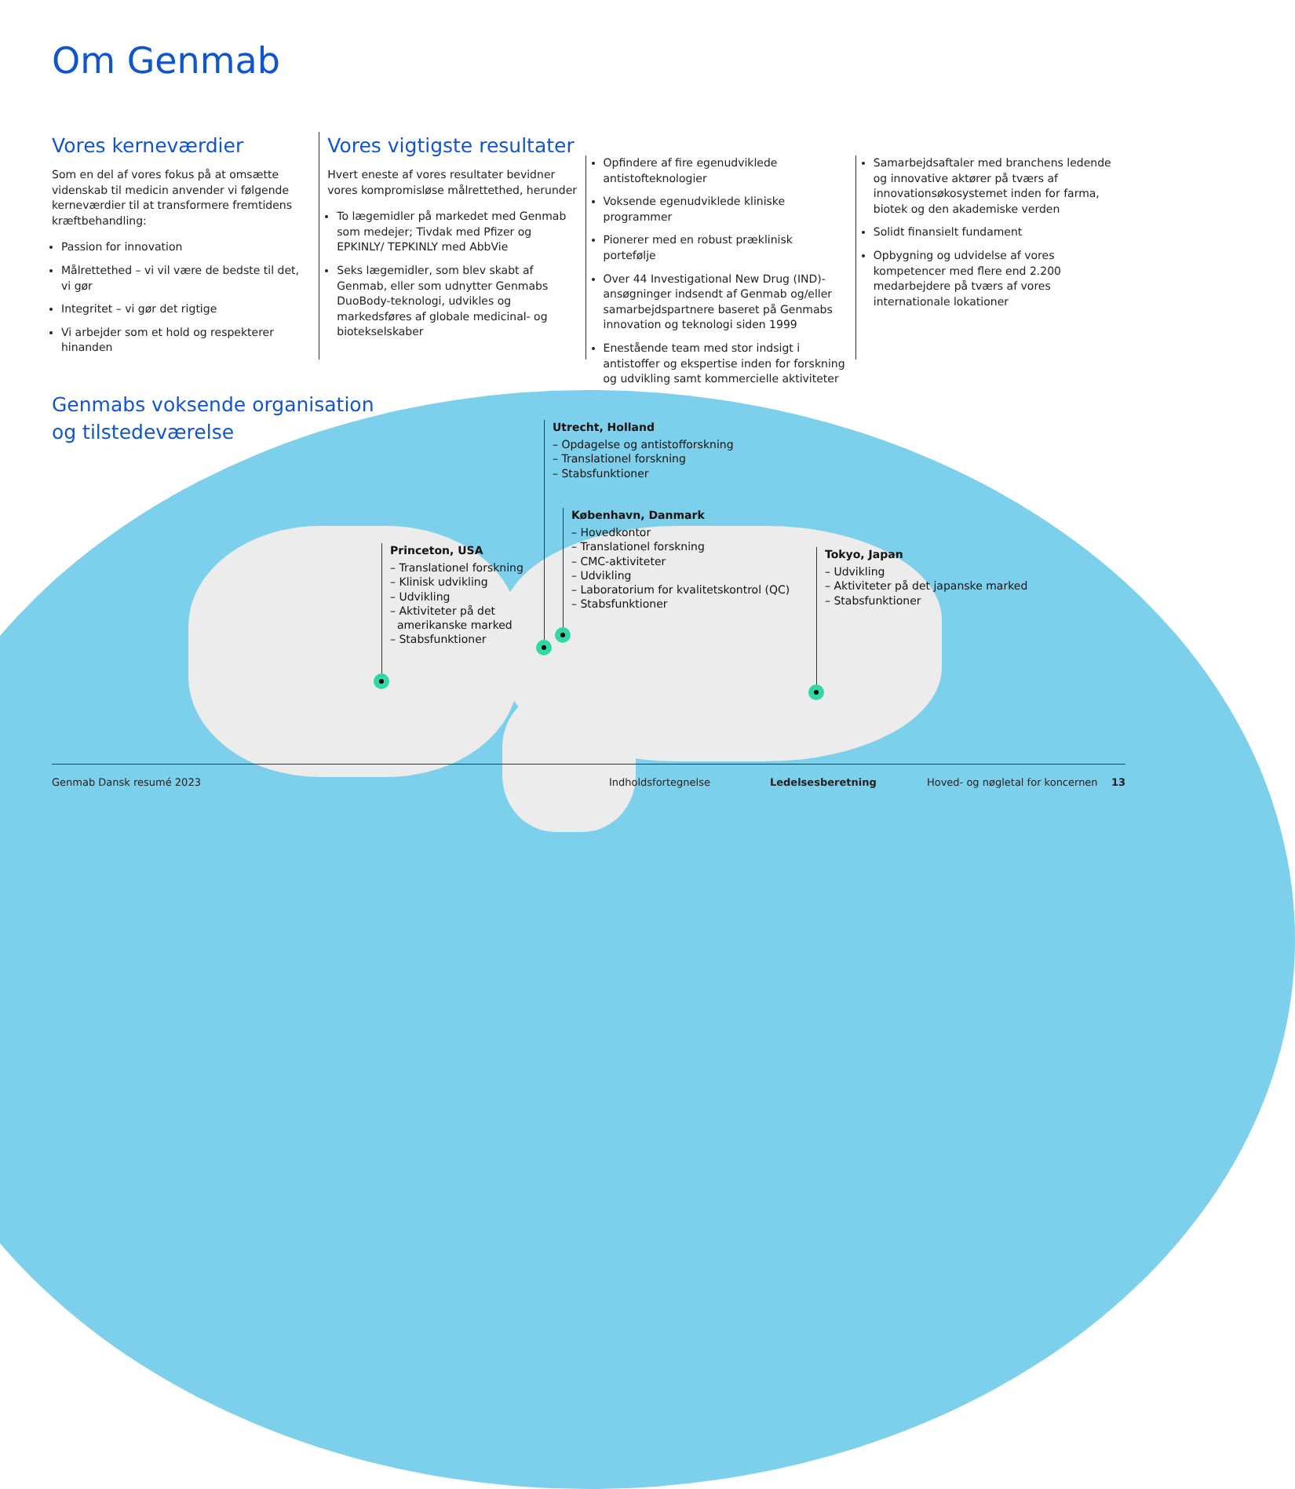Om Genmab
Vores kerneværdier
Som en del af vores fokus på at omsætte videnskab til medicin anvender vi følgende kerneværdier til at transformere fremtidens kræftbehandling:
Passion for innovation
Målrettethed – vi vil være de bedste til det, vi gør
Integritet – vi gør det rigtige
Vi arbejder som et hold og respekterer hinanden
Vores vigtigste resultater
Hvert eneste af vores resultater bevidner vores kompromisløse målrettethed, herunder
To lægemidler på markedet med Genmab som medejer; Tivdak med Pfizer og EPKINLY/ TEPKINLY med AbbVie
Seks lægemidler, som blev skabt af Genmab, eller som udnytter Genmabs DuoBody-teknologi, udvikles og markedsføres af globale medicinal- og biotekselskaber
Opfindere af fire egenudviklede antistofteknologier
Voksende egenudviklede kliniske programmer
Pionerer med en robust præklinisk portefølje
Over 44 Investigational New Drug (IND)-ansøgninger indsendt af Genmab og/eller samarbejdspartnere baseret på Genmabs innovation og teknologi siden 1999
Enestående team med stor indsigt i antistoffer og ekspertise inden for forskning og udvikling samt kommercielle aktiviteter
Samarbejdsaftaler med branchens ledende og innovative aktører på tværs af innovationsøkosystemet inden for farma, biotek og den akademiske verden
Solidt finansielt fundament
Opbygning og udvidelse af vores kompetencer med flere end 2.200 medarbejdere på tværs af vores internationale lokationer
Genmabs voksende organisation
og tilstedeværelse
Utrecht, Holland
– Opdagelse og antistofforskning
– Translationel forskning
– Stabsfunktioner
København, Danmark
– Hovedkontor
– Translationel forskning
– CMC-aktiviteter
– Udvikling
– Laboratorium for kvalitetskontrol (QC)
– Stabsfunktioner
Princeton, USA
– Translationel forskning
– Klinisk udvikling
– Udvikling
– Aktiviteter på det
amerikanske marked
– Stabsfunktioner
Tokyo, Japan
– Udvikling
– Aktiviteter på det japanske marked
– Stabsfunktioner
Genmab Dansk resumé 2023 Indholdsfortegnelse Ledelsesberetning Hoved- og nøgletal for koncernen 13